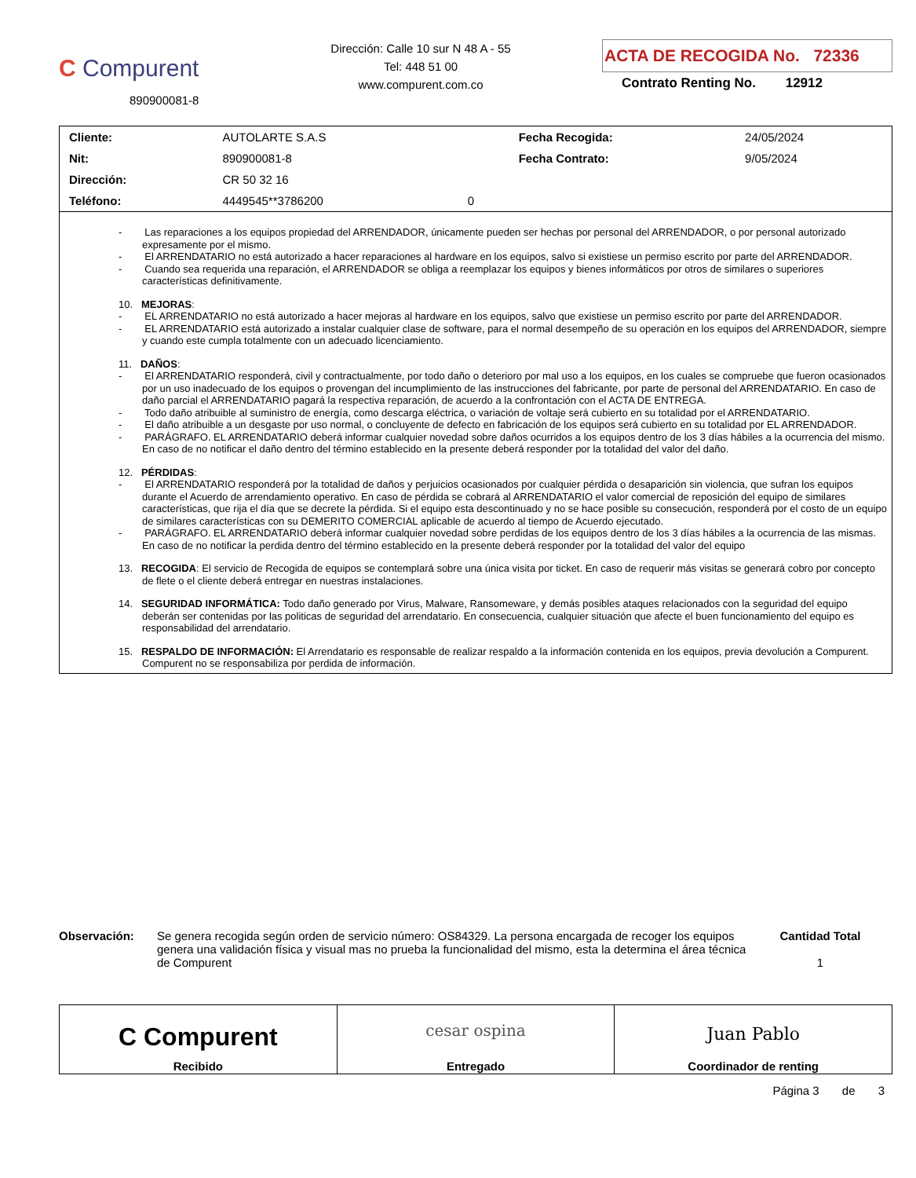C Compurent
890900081-8
Dirección: Calle 10 sur N 48 A - 55
Tel: 448 51 00
www.compurent.com.co
ACTA DE RECOGIDA No. 72336
Contrato Renting No. 12912
| Cliente: | AUTOLARTE S.A.S | | Fecha Recogida: | 24/05/2024 |
| Nit: | 890900081-8 | | Fecha Contrato: | 9/05/2024 |
| Dirección: | CR 50 32 16 | | | |
| Teléfono: | 4449545**3786200 | 0 | | |
- Las reparaciones a los equipos propiedad del ARRENDADOR, únicamente pueden ser hechas por personal del ARRENDADOR, o por personal autorizado expresamente por el mismo.
- El ARRENDATARIO no está autorizado a hacer reparaciones al hardware en los equipos, salvo si existiese un permiso escrito por parte del ARRENDADOR.
- Cuando sea requerida una reparación, el ARRENDADOR se obliga a reemplazar los equipos y bienes informáticos por otros de similares o superiores características definitivamente.
10. MEJORAS:
- EL ARRENDATARIO no está autorizado a hacer mejoras al hardware en los equipos, salvo que existiese un permiso escrito por parte del ARRENDADOR.
- EL ARRENDATARIO está autorizado a instalar cualquier clase de software, para el normal desempeño de su operación en los equipos del ARRENDADOR, siempre y cuando este cumpla totalmente con un adecuado licenciamiento.
11. DAÑOS:
- El ARRENDATARIO responderá, civil y contractualmente, por todo daño o deterioro por mal uso a los equipos, en los cuales se compruebe que fueron ocasionados por un uso inadecuado de los equipos o provengan del incumplimiento de las instrucciones del fabricante, por parte de personal del ARRENDATARIO. En caso de daño parcial el ARRENDATARIO pagará la respectiva reparación, de acuerdo a la confrontación con el ACTA DE ENTREGA.
- Todo daño atribuible al suministro de energía, como descarga eléctrica, o variación de voltaje será cubierto en su totalidad por el ARRENDATARIO.
- El daño atribuible a un desgaste por uso normal, o concluyente de defecto en fabricación de los equipos será cubierto en su totalidad por EL ARRENDADOR.
- PARÁGRAFO. EL ARRENDATARIO deberá informar cualquier novedad sobre daños ocurridos a los equipos dentro de los 3 días hábiles a la ocurrencia del mismo. En caso de no notificar el daño dentro del término establecido en la presente deberá responder por la totalidad del valor del daño.
12. PÉRDIDAS:
- El ARRENDATARIO responderá por la totalidad de daños y perjuicios ocasionados por cualquier pérdida o desaparición sin violencia, que sufran los equipos durante el Acuerdo de arrendamiento operativo. En caso de pérdida se cobrará al ARRENDATARIO el valor comercial de reposición del equipo de similares características, que rija el día que se decrete la pérdida. Si el equipo esta descontinuado y no se hace posible su consecución, responderá por el costo de un equipo de similares características con su DEMERITO COMERCIAL aplicable de acuerdo al tiempo de Acuerdo ejecutado.
- PARÁGRAFO. EL ARRENDATARIO deberá informar cualquier novedad sobre perdidas de los equipos dentro de los 3 días hábiles a la ocurrencia de las mismas. En caso de no notificar la perdida dentro del término establecido en la presente deberá responder por la totalidad del valor del equipo
13. RECOGIDA: El servicio de Recogida de equipos se contemplará sobre una única visita por ticket. En caso de requerir más visitas se generará cobro por concepto de flete o el cliente deberá entregar en nuestras instalaciones.
14. SEGURIDAD INFORMÁTICA: Todo daño generado por Virus, Malware, Ransomeware, y demás posibles ataques relacionados con la seguridad del equipo deberán ser contenidas por las politicas de seguridad del arrendatario. En consecuencia, cualquier situación que afecte el buen funcionamiento del equipo es responsabilidad del arrendatario.
15. RESPALDO DE INFORMACIÓN: El Arrendatario es responsable de realizar respaldo a la información contenida en los equipos, previa devolución a Compurent. Compurent no se responsabiliza por perdida de información.
Observación: Se genera recogida según orden de servicio número: OS84329. La persona encargada de recoger los equipos genera una validación física y visual mas no prueba la funcionalidad del mismo, esta la determina el área técnica de Compurent
Cantidad Total
1
| C Compurent Recibido | cesar ospina Entregado | Juan Pablo Coordinador de renting |
Página 3 de 3